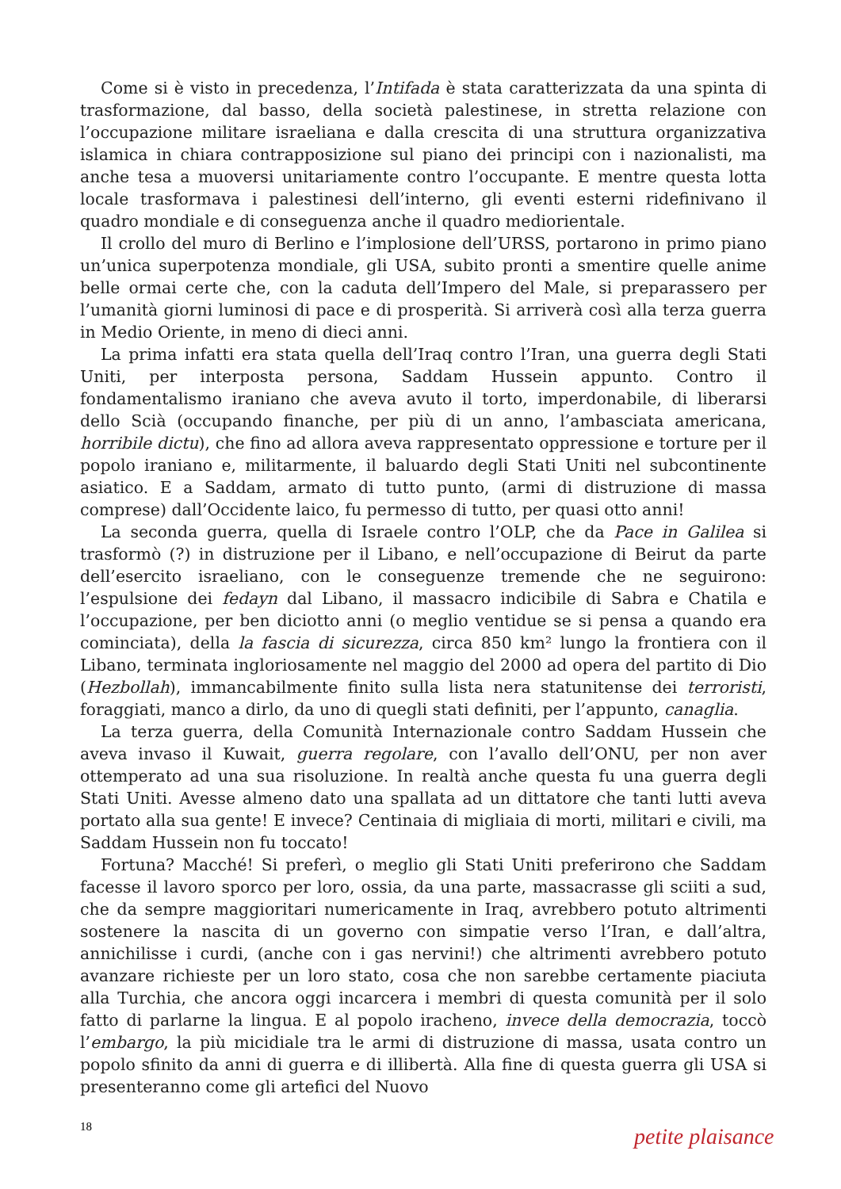Come si è visto in precedenza, l’Intifada è stata caratterizzata da una spinta di trasformazione, dal basso, della società palestinese, in stretta relazione con l’occupazione militare israeliana e dalla crescita di una struttura organizzativa islamica in chiara contrapposizione sul piano dei principi con i nazionalisti, ma anche tesa a muoversi unitariamente contro l’occupante. E mentre questa lotta locale trasformava i palestinesi dell’interno, gli eventi esterni ridefinivano il quadro mondiale e di conseguenza anche il quadro mediorientale.
Il crollo del muro di Berlino e l’implosione dell’URSS, portarono in primo piano un’unica superpotenza mondiale, gli USA, subito pronti a smentire quelle anime belle ormai certe che, con la caduta dell’Impero del Male, si preparassero per l’umanità giorni luminosi di pace e di prosperità. Si arriverà così alla terza guerra in Medio Oriente, in meno di dieci anni.
La prima infatti era stata quella dell’Iraq contro l’Iran, una guerra degli Stati Uniti, per interposta persona, Saddam Hussein appunto. Contro il fondamentalismo iraniano che aveva avuto il torto, imperdonabile, di liberarsi dello Scià (occupando finanche, per più di un anno, l’ambasciata americana, horribile dictu), che fino ad allora aveva rappresentato oppressione e torture per il popolo iraniano e, militarmente, il baluardo degli Stati Uniti nel subcontinente asiatico. E a Saddam, armato di tutto punto, (armi di distruzione di massa comprese) dall’Occidente laico, fu permesso di tutto, per quasi otto anni!
La seconda guerra, quella di Israele contro l’OLP, che da Pace in Galilea si trasformò (?) in distruzione per il Libano, e nell’occupazione di Beirut da parte dell’esercito israeliano, con le conseguenze tremende che ne seguirono: l’espulsione dei fedayn dal Libano, il massacro indicibile di Sabra e Chatila e l’occupazione, per ben diciotto anni (o meglio ventidue se si pensa a quando era cominciata), della la fascia di sicurezza, circa 850 km² lungo la frontiera con il Libano, terminata ingloriosamente nel maggio del 2000 ad opera del partito di Dio (Hezbollah), immancabilmente finito sulla lista nera statunitense dei terroristi, foraggiati, manco a dirlo, da uno di quegli stati definiti, per l’appunto, canaglia.
La terza guerra, della Comunità Internazionale contro Saddam Hussein che aveva invaso il Kuwait, guerra regolare, con l’avallo dell’ONU, per non aver ottemperato ad una sua risoluzione. In realtà anche questa fu una guerra degli Stati Uniti. Avesse almeno dato una spallata ad un dittatore che tanti lutti aveva portato alla sua gente! E invece? Centinaia di migliaia di morti, militari e civili, ma Saddam Hussein non fu toccato!
Fortuna? Macché! Si preferì, o meglio gli Stati Uniti preferirono che Saddam facesse il lavoro sporco per loro, ossia, da una parte, massacrasse gli sciiti a sud, che da sempre maggioritari numericamente in Iraq, avrebbero potuto altrimenti sostenere la nascita di un governo con simpatie verso l’Iran, e dall’altra, annichilisse i curdi, (anche con i gas nervini!) che altrimenti avrebbero potuto avanzare richieste per un loro stato, cosa che non sarebbe certamente piaciuta alla Turchia, che ancora oggi incarcera i membri di questa comunità per il solo fatto di parlarne la lingua. E al popolo iracheno, invece della democrazia, toccò l’embargo, la più micidiale tra le armi di distruzione di massa, usata contro un popolo sfinito da anni di guerra e di illibertà. Alla fine di questa guerra gli USA si presenteranno come gli artefici del Nuovo
18 petite plaisance